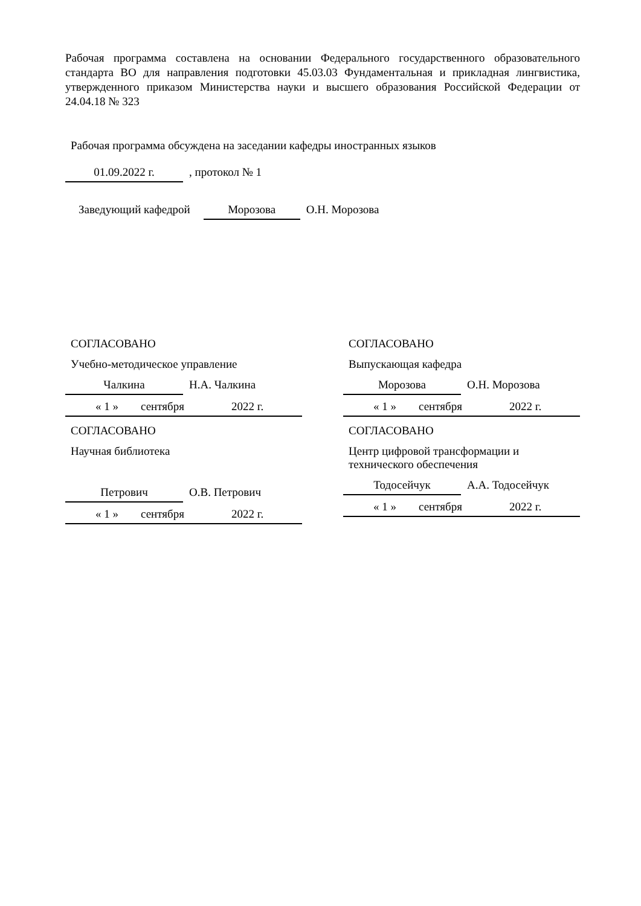Рабочая программа составлена на основании Федерального государственного образовательного стандарта ВО для направления подготовки 45.03.03 Фундаментальная и прикладная лингвистика, утвержденного приказом Министерства науки и высшего образования Российской Федерации от 24.04.18 № 323
Рабочая программа обсуждена на заседании кафедры иностранных языков
01.09.2022 г. , протокол № 1
Заведующий кафедрой Морозова О.Н. Морозова
СОГЛАСОВАНО
Учебно-методическое управление
Чалкина Н.А. Чалкина
« 1 » сентября 2022 г.
СОГЛАСОВАНО
Научная библиотека
Петрович О.В. Петрович
« 1 » сентября 2022 г.
СОГЛАСОВАНО
Выпускающая кафедра
Морозова О.Н. Морозова
« 1 » сентября 2022 г.
СОГЛАСОВАНО
Центр цифровой трансформации и
технического обеспечения
Тодосейчук А.А. Тодосейчук
« 1 » сентября 2022 г.